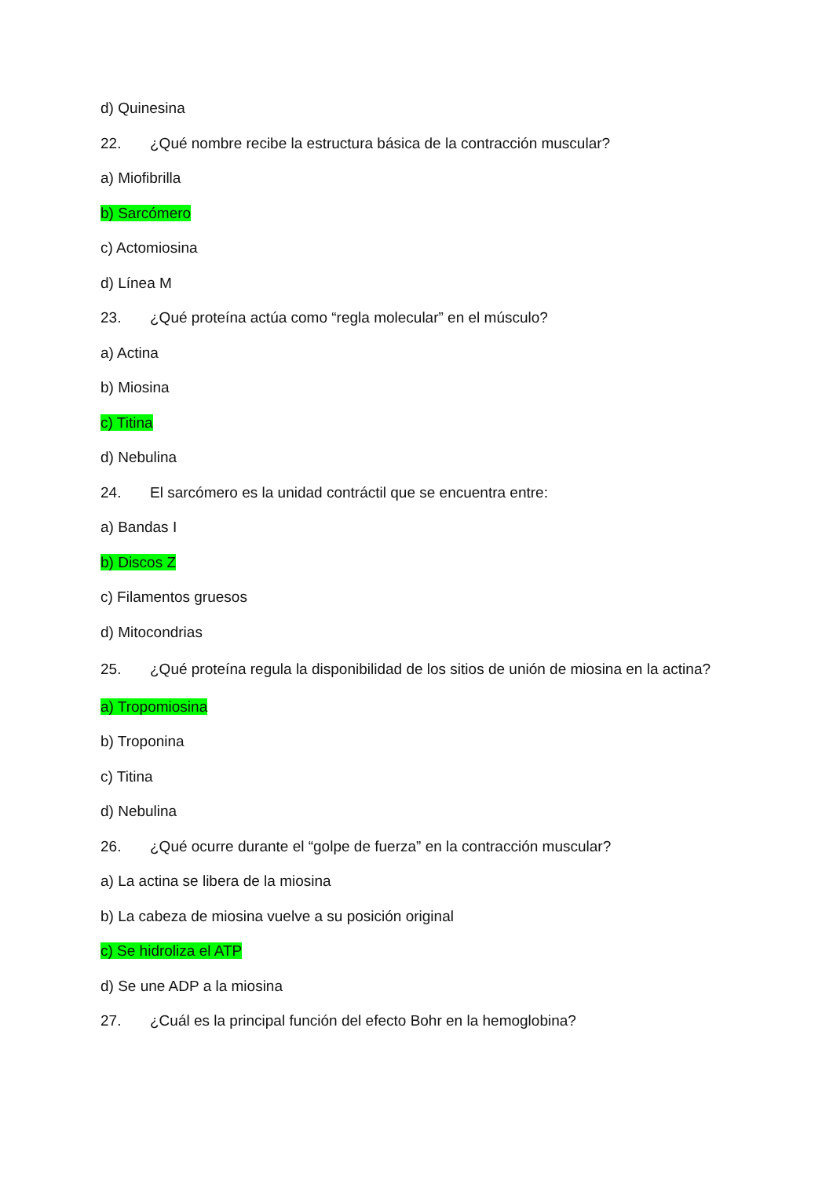d) Quinesina
22. ¿Qué nombre recibe la estructura básica de la contracción muscular?
a) Miofibrilla
b) Sarcómero
c) Actomiosina
d) Línea M
23. ¿Qué proteína actúa como “regla molecular” en el músculo?
a) Actina
b) Miosina
c) Titina
d) Nebulina
24. El sarcómero es la unidad contráctil que se encuentra entre:
a) Bandas I
b) Discos Z
c) Filamentos gruesos
d) Mitocondrias
25. ¿Qué proteína regula la disponibilidad de los sitios de unión de miosina en la actina?
a) Tropomiosina
b) Troponina
c) Titina
d) Nebulina
26. ¿Qué ocurre durante el “golpe de fuerza” en la contracción muscular?
a) La actina se libera de la miosina
b) La cabeza de miosina vuelve a su posición original
c) Se hidroliza el ATP
d) Se une ADP a la miosina
27. ¿Cuál es la principal función del efecto Bohr en la hemoglobina?